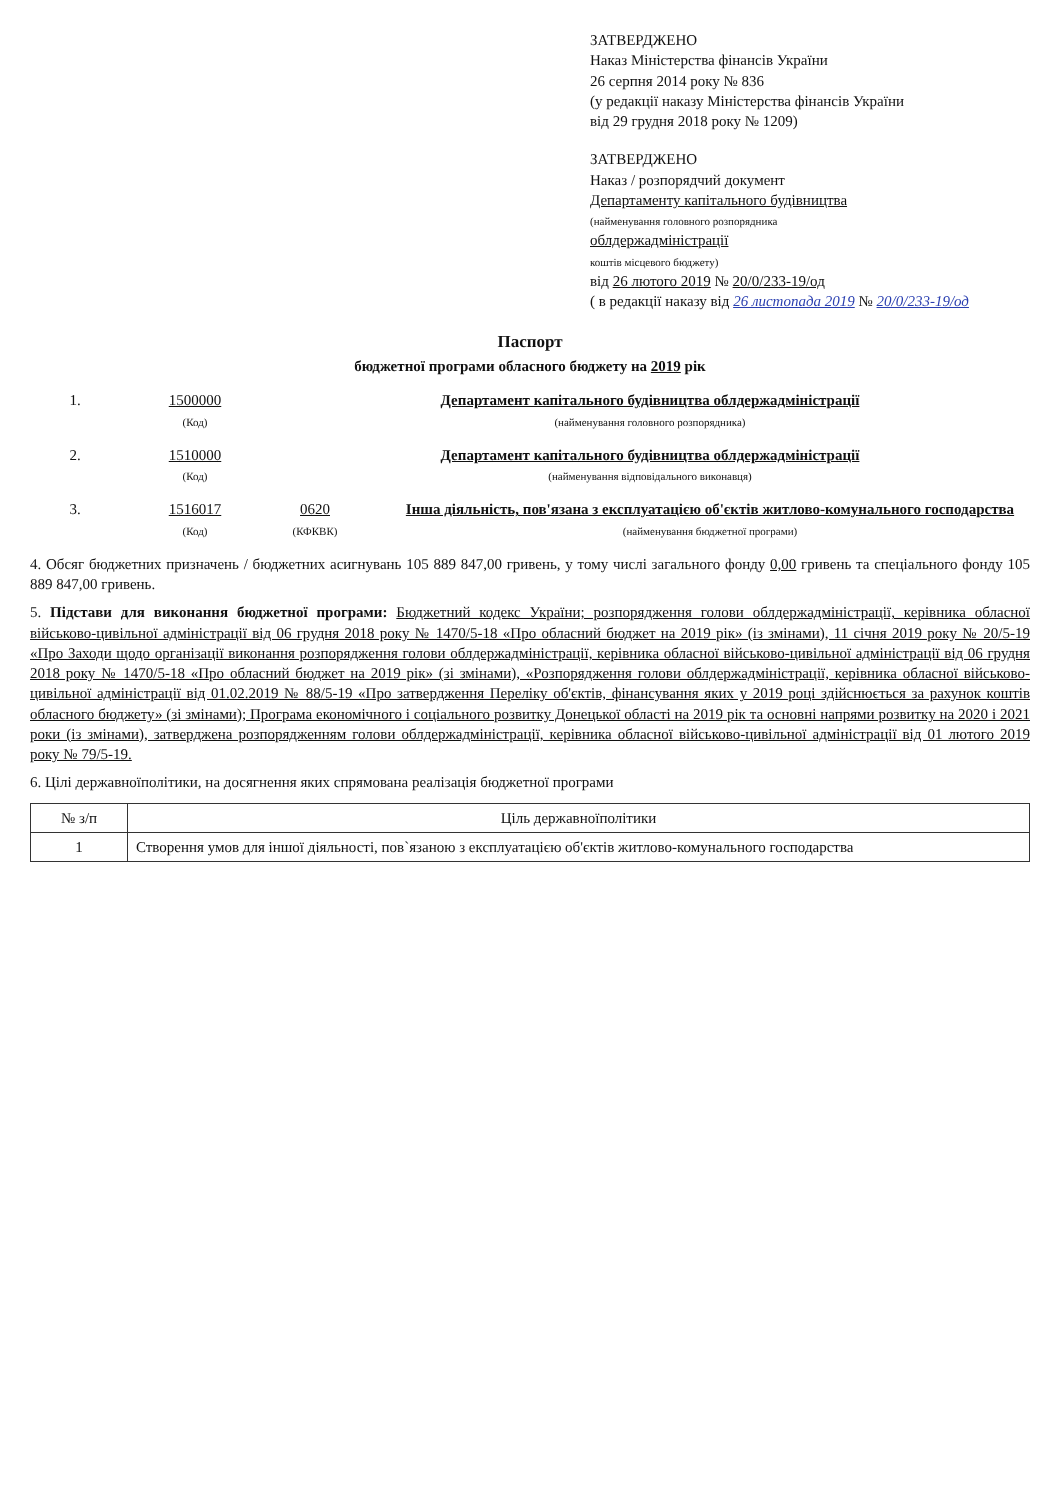ЗАТВЕРДЖЕНО
Наказ Міністерства фінансів України
26 серпня 2014 року № 836
(у редакції наказу Міністерства фінансів України
від 29 грудня 2018 року № 1209)
ЗАТВЕРДЖЕНО
Наказ / розпорядчий документ
Департаменту капітального будівництва
(найменування головного розпорядника
облдержадміністрації
коштів місцевого бюджету)
від 26 лютого 2019 № 20/0/233-19/од
( в редакції наказу від 26 листопада 2019 № 20/0/233-19/од
Паспорт
бюджетної програми обласного бюджету на 2019 рік
1. 1500000
(Код)
Департамент капітального будівництва облдержадміністрації
(найменування головного розпорядника)
2. 1510000
(Код)
Департамент капітального будівництва облдержадміністрації
(найменування відповідального виконавця)
3. 1516017
(Код)
0620
(КФКВК)
Інша діяльність, пов'язана з експлуатацією об'єктів житлово-комунального господарства
(найменування бюджетної програми)
4. Обсяг бюджетних призначень / бюджетних асигнувань 105 889 847,00 гривень, у тому числі загального фонду 0,00 гривень та спеціального фонду 105 889 847,00 гривень.
5. Підстави для виконання бюджетної програми: Бюджетний кодекс України; розпорядження голови облдержадміністрації, керівника обласної військово-цивільної адміністрації від 06 грудня 2018 року № 1470/5-18 «Про обласний бюджет на 2019 рік» (із змінами), 11 січня 2019 року № 20/5-19 «Про Заходи щодо організації виконання розпорядження голови облдержадміністрації, керівника обласної військово-цивільної адміністрації від 06 грудня 2018 року № 1470/5-18 «Про обласний бюджет на 2019 рік» (зі змінами), «Розпорядження голови облдержадміністрації, керівника обласної військово-цивільної адміністрації від 01.02.2019 № 88/5-19 «Про затвердження Переліку об'єктів, фінансування яких у 2019 році здійснюється за рахунок коштів обласного бюджету» (зі змінами); Програма економічного і соціального розвитку Донецької області на 2019 рік та основні напрями розвитку на 2020 і 2021 роки (із змінами), затверджена розпорядженням голови облдержадміністрації, керівника обласної військово-цивільної адміністрації від 01 лютого 2019 року № 79/5-19.
6. Цілі державноїполітики, на досягнення яких спрямована реалізація бюджетної програми
| № з/п | Ціль державноїполітики |
| --- | --- |
| 1 | Створення умов для іншої діяльності, пов`язаною з експлуатацією об'єктів житлово-комунального господарства |